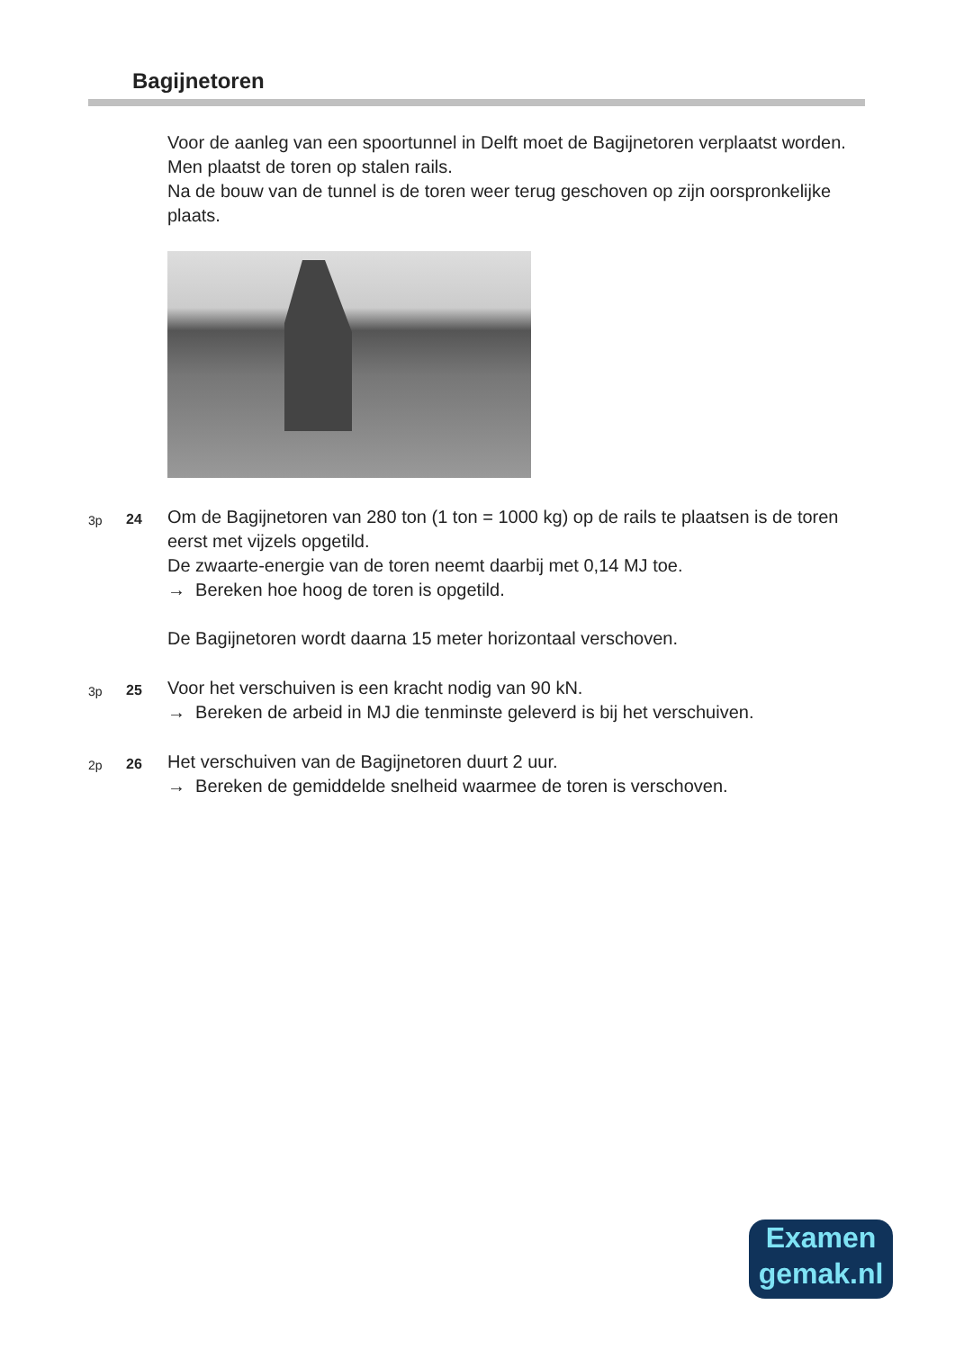Bagijnetoren
Voor de aanleg van een spoortunnel in Delft moet de Bagijnetoren verplaatst worden. Men plaatst de toren op stalen rails.
Na de bouw van de tunnel is de toren weer terug geschoven op zijn oorspronkelijke plaats.
3p 24
Om de Bagijnetoren van 280 ton (1 ton = 1000 kg) op de rails te plaatsen is de toren eerst met vijzels opgetild.
De zwaarte-energie van de toren neemt daarbij met 0,14 MJ toe.
→ Bereken hoe hoog de toren is opgetild.
De Bagijnetoren wordt daarna 15 meter horizontaal verschoven.
3p 25
Voor het verschuiven is een kracht nodig van 90 kN.
→ Bereken de arbeid in MJ die tenminste geleverd is bij het verschuiven.
2p 26
Het verschuiven van de Bagijnetoren duurt 2 uur.
→ Bereken de gemiddelde snelheid waarmee de toren is verschoven.
Examen
gemak.nl